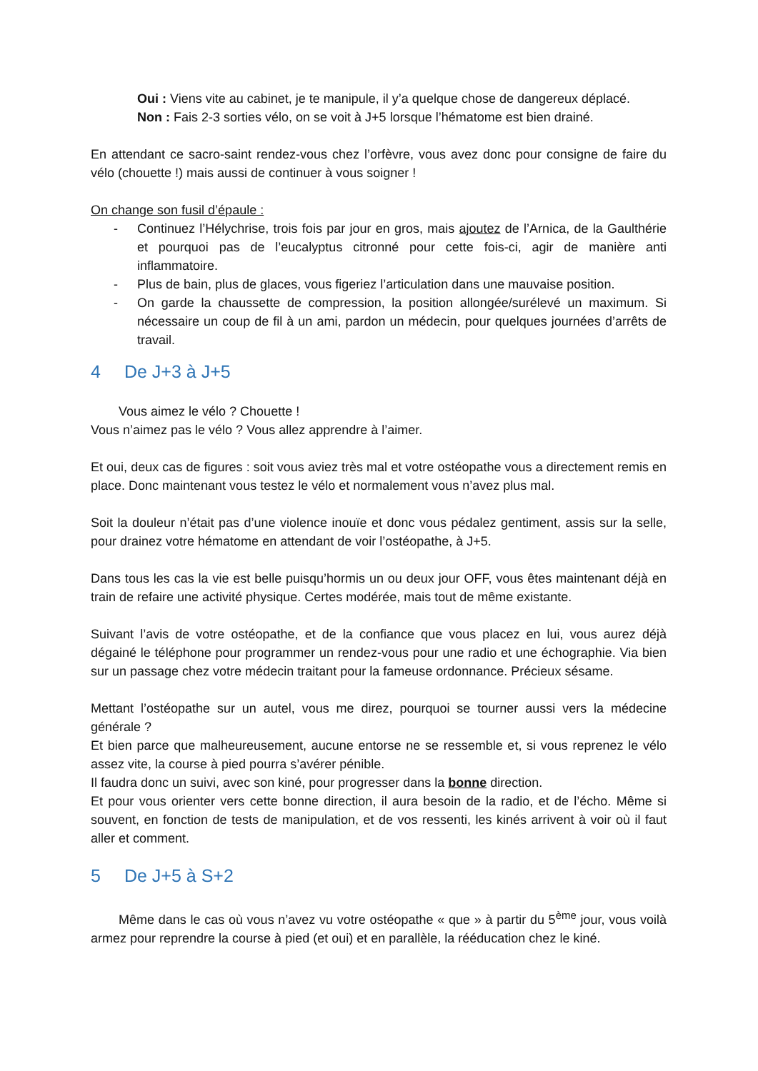Oui : Viens vite au cabinet, je te manipule, il y’a quelque chose de dangereux déplacé.
Non : Fais 2-3 sorties vélo, on se voit à J+5 lorsque l’hématome est bien drainé.
En attendant ce sacro-saint rendez-vous chez l’orfèvre, vous avez donc pour consigne de faire du vélo (chouette !) mais aussi de continuer à vous soigner !
On change son fusil d’épaule :
- Continuez l’Hélychrise, trois fois par jour en gros, mais ajoutez de l’Arnica, de la Gaulthérie et pourquoi pas de l’eucalyptus citronné pour cette fois-ci, agir de manière anti inflammatoire.
- Plus de bain, plus de glaces, vous figeriez l’articulation dans une mauvaise position.
- On garde la chaussette de compression, la position allongée/surélevé un maximum. Si nécessaire un coup de fil à un ami, pardon un médecin, pour quelques journées d’arrêts de travail.
4 De J+3 à J+5
Vous aimez le vélo ? Chouette !
Vous n’aimez pas le vélo ? Vous allez apprendre à l’aimer.
Et oui, deux cas de figures : soit vous aviez très mal et votre ostéopathe vous a directement remis en place. Donc maintenant vous testez le vélo et normalement vous n’avez plus mal.
Soit la douleur n’était pas d’une violence inouïe et donc vous pédalez gentiment, assis sur la selle, pour drainez votre hématome en attendant de voir l’ostéopathe, à J+5.
Dans tous les cas la vie est belle puisqu’hormis un ou deux jour OFF, vous êtes maintenant déjà en train de refaire une activité physique. Certes modérée, mais tout de même existante.
Suivant l’avis de votre ostéopathe, et de la confiance que vous placez en lui, vous aurez déjà dégainé le téléphone pour programmer un rendez-vous pour une radio et une échographie. Via bien sur un passage chez votre médecin traitant pour la fameuse ordonnance. Précieux sésame.
Mettant l’ostéopathe sur un autel, vous me direz, pourquoi se tourner aussi vers la médecine générale ?
Et bien parce que malheureusement, aucune entorse ne se ressemble et, si vous reprenez le vélo assez vite, la course à pied pourra s’avérer pénible.
Il faudra donc un suivi, avec son kiné, pour progresser dans la bonne direction.
Et pour vous orienter vers cette bonne direction, il aura besoin de la radio, et de l’écho. Même si souvent, en fonction de tests de manipulation, et de vos ressenti, les kinés arrivent à voir où il faut aller et comment.
5 De J+5 à S+2
Même dans le cas où vous n’avez vu votre ostéopathe « que » à partir du 5<sup>ème</sup> jour, vous voilà armez pour reprendre la course à pied (et oui) et en parallèle, la rééducation chez le kiné.